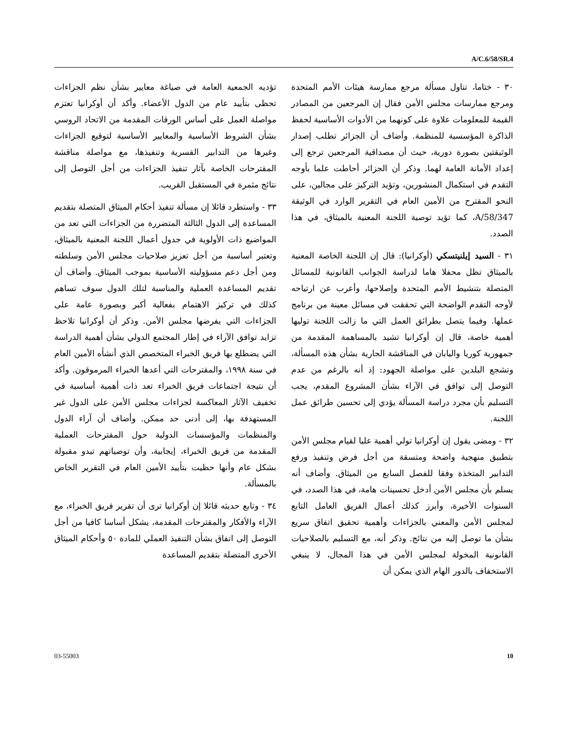A/C.6/58/SR.4
٣٠ - ختاما، تناول مسألة مرجع ممارسة هيئات الأمم المتحدة ومرجع ممارسات مجلس الأمن فقال إن المرجعين من المصادر القيمة للمعلومات علاوة على كونهما من الأدوات الأساسية لحفظ الذاكرة المؤسسية للمنظمة. وأضاف أن الجزائر تطلب إصدار الوثيقتين بصورة دورية، حيث أن مصداقية المرجعين ترجع إلى إعداد الأمانة العامة لهما. وذكر أن الجزائر أحاطت علما بأوجه التقدم في استكمال المنشورين، وتؤيد التركيز على مجالين، على النحو المقترح من الأمين العام في التقرير الوارد في الوثيقة A/58/347، كما تؤيد توصية اللجنة المعنية بالميثاق، في هذا الصدد.
٣١ - السيد إيلنيتسكي (أوكرانيا): قال إن اللجنة الخاصة المعنية بالميثاق تظل محفلا هاما لدراسة الجوانب القانونية للمسائل المتصلة بتنشيط الأمم المتحدة وإصلاحها، وأعرب عن ارتياحه لأوجه التقدم الواضحة التي تحققت في مسائل معينة من برنامج عملها. وفيما يتصل بطرائق العمل التي ما زالت اللجنة توليها أهمية خاصة، قال إن أوكرانيا تشيد بالمساهمة المقدمة من جمهورية كوريا واليابان في المناقشة الجارية بشأن هذه المسألة، وتشجع البلدين على مواصلة الجهود: إذ أنه بالرغم من عدم التوصل إلى توافق في الآراء بشأن المشروع المقدم، يجب التسليم بأن مجرد دراسة المسألة يؤدي إلى تحسين طرائق عمل اللجنة.
٣٢ - ومضى يقول إن أوكرانيا تولي أهمية عليا لقيام مجلس الأمن بتطبيق منهجية واضحة ومتسقة من أجل فرض وتنفيذ ورفع التدابير المتخذة وفقا للفصل السابع من الميثاق. وأضاف أنه يسلم بأن مجلس الأمن أدخل تحسينات هامة، في هذا الصدد، في السنوات الأخيرة، وأبرز كذلك أعمال الفريق العامل التابع لمجلس الأمن والمعني بالجزاءات وأهمية تحقيق اتفاق سريع بشأن ما توصل إليه من نتائج. وذكر أنه، مع التسليم بالصلاحيات القانونية المخولة لمجلس الأمن في هذا المجال، لا ينبغي الاستخفاف بالدور الهام الذي يمكن أن
تؤديه الجمعية العامة في صياغة معايير بشأن نظم الجزاءات تحظى بتأييد عام من الدول الأعضاء. وأكد أن أوكرانيا تعتزم مواصلة العمل على أساس الورقات المقدمة من الاتحاد الروسي بشأن الشروط الأساسية والمعايير الأساسية لتوقيع الجزاءات وغيرها من التدابير القسرية وتنفيذها، مع مواصلة مناقشة المقترحات الخاصة بآثار تنفيذ الجزاءات من أجل التوصل إلى نتائج مثمرة في المستقبل القريب.
٣٣ - واستطرد قائلا إن مسألة تنفيذ أحكام الميثاق المتصلة بتقديم المساعدة إلى الدول الثالثة المتضررة من الجزاءات التي تعد من المواضيع ذات الأولوية في جدول أعمال اللجنة المعنية بالميثاق، وتعتبر أساسية من أجل تعزيز صلاحيات مجلس الأمن وسلطته ومن أجل دعم مسؤوليته الأساسية بموجب الميثاق. وأضاف أن تقديم المساعدة العملية والمناسبة لتلك الدول سوف تساهم كذلك في تركيز الاهتمام بفعالية أكبر وبصورة عامة على الجزاءات التي يفرضها مجلس الأمن. وذكر أن أوكرانيا تلاحظ تزايد توافق الآراء في إطار المجتمع الدولي بشأن أهمية الدراسة التي يضطلع بها فريق الخبراء المتخصص الذي أنشأه الأمين العام في سنة ١٩٩٨، والمقترحات التي أعدها الخبراء المرموقون. وأكد أن نتيجة اجتماعات فريق الخبراء تعد ذات أهمية أساسية في تخفيف الآثار المعاكسة لجزاءات مجلس الأمن على الدول غير المستهدفة بها، إلى أدنى حد ممكن. وأضاف أن آراء الدول والمنظمات والمؤسسات الدولية حول المقترحات العملية المقدمة من فريق الخبراء، إيجابية، وأن توصياتهم تبدو مقبولة بشكل عام وأنها حظيت بتأييد الأمين العام في التقرير الخاص بالمسألة.
٣٤ - وتابع حديثه قائلا إن أوكرانيا ترى أن تقرير فريق الخبراء، مع الآراء والأفكار والمقترحات المقدمة، يشكل أساسا كافيا من أجل التوصل إلى اتفاق بشأن التنفيذ العملي للمادة ٥٠ وأحكام الميثاق الأخرى المتصلة بتقديم المساعدة
03-55003 10